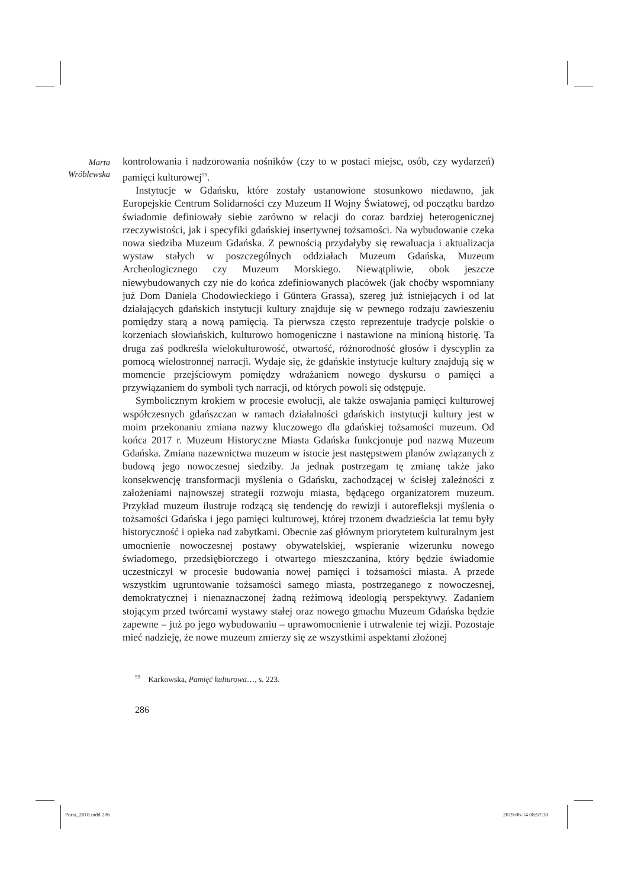Marta
Wróblewska
kontrolowania i nadzorowania nośników (czy to w postaci miejsc, osób, czy wydarzeń) pamięci kulturowej<sup>59</sup>.
Instytucje w Gdańsku, które zostały ustanowione stosunkowo niedawno, jak Europejskie Centrum Solidarności czy Muzeum II Wojny Światowej, od początku bardzo świadomie definiowały siebie zarówno w relacji do coraz bardziej heterogenicznej rzeczywistości, jak i specyfiki gdańskiej insertywnej tożsamości. Na wybudowanie czeka nowa siedziba Muzeum Gdańska. Z pewnością przydałyby się rewaluacja i aktualizacja wystaw stałych w poszczególnych oddziałach Muzeum Gdańska, Muzeum Archeologicznego czy Muzeum Morskiego. Niewątpliwie, obok jeszcze niewybudowanych czy nie do końca zdefiniowanych placówek (jak choćby wspomniany już Dom Daniela Chodowieckiego i Güntera Grassa), szereg już istniejących i od lat działających gdańskich instytucji kultury znajduje się w pewnego rodzaju zawieszeniu pomiędzy starą a nową pamięcią. Ta pierwsza często reprezentuje tradycje polskie o korzeniach słowiańskich, kulturowo homogeniczne i nastawione na minioną historię. Ta druga zaś podkreśla wielokulturowość, otwartość, różnorodność głosów i dyscyplin za pomocą wielostronnej narracji. Wydaje się, że gdańskie instytucje kultury znajdują się w momencie przejściowym pomiędzy wdrażaniem nowego dyskursu o pamięci a przywiązaniem do symboli tych narracji, od których powoli się odstępuje.
Symbolicznym krokiem w procesie ewolucji, ale także oswajania pamięci kulturowej współczesnych gdańszczan w ramach działalności gdańskich instytucji kultury jest w moim przekonaniu zmiana nazwy kluczowego dla gdańskiej tożsamości muzeum. Od końca 2017 r. Muzeum Historyczne Miasta Gdańska funkcjonuje pod nazwą Muzeum Gdańska. Zmiana nazewnictwa muzeum w istocie jest następstwem planów związanych z budową jego nowoczesnej siedziby. Ja jednak postrzegam tę zmianę także jako konsekwencję transformacji myślenia o Gdańsku, zachodzącej w ścisłej zależności z założeniami najnowszej strategii rozwoju miasta, będącego organizatorem muzeum. Przykład muzeum ilustruje rodzącą się tendencję do rewizji i autorefleksji myślenia o tożsamości Gdańska i jego pamięci kulturowej, której trzonem dwadzieścia lat temu były historyczność i opieka nad zabytkami. Obecnie zaś głównym priorytetem kulturalnym jest umocnienie nowoczesnej postawy obywatelskiej, wspieranie wizerunku nowego świadomego, przedsiębiorczego i otwartego mieszczanina, który będzie świadomie uczestniczył w procesie budowania nowej pamięci i tożsamości miasta. A przede wszystkim ugruntowanie tożsamości samego miasta, postrzeganego z nowoczesnej, demokratycznej i nienaznaczonej żadną reżimową ideologią perspektywy. Zadaniem stojącym przed twórcami wystawy stałej oraz nowego gmachu Muzeum Gdańska będzie zapewne – już po jego wybudowaniu – uprawomocnienie i utrwalenie tej wizji. Pozostaje mieć nadzieję, że nowe muzeum zmierzy się ze wszystkimi aspektami złożonej
<sup>59</sup> Karkowska, Pamięć kulturowa…, s. 223.
286
Porta_2018.indd 286 2019-06-14 08:57:30